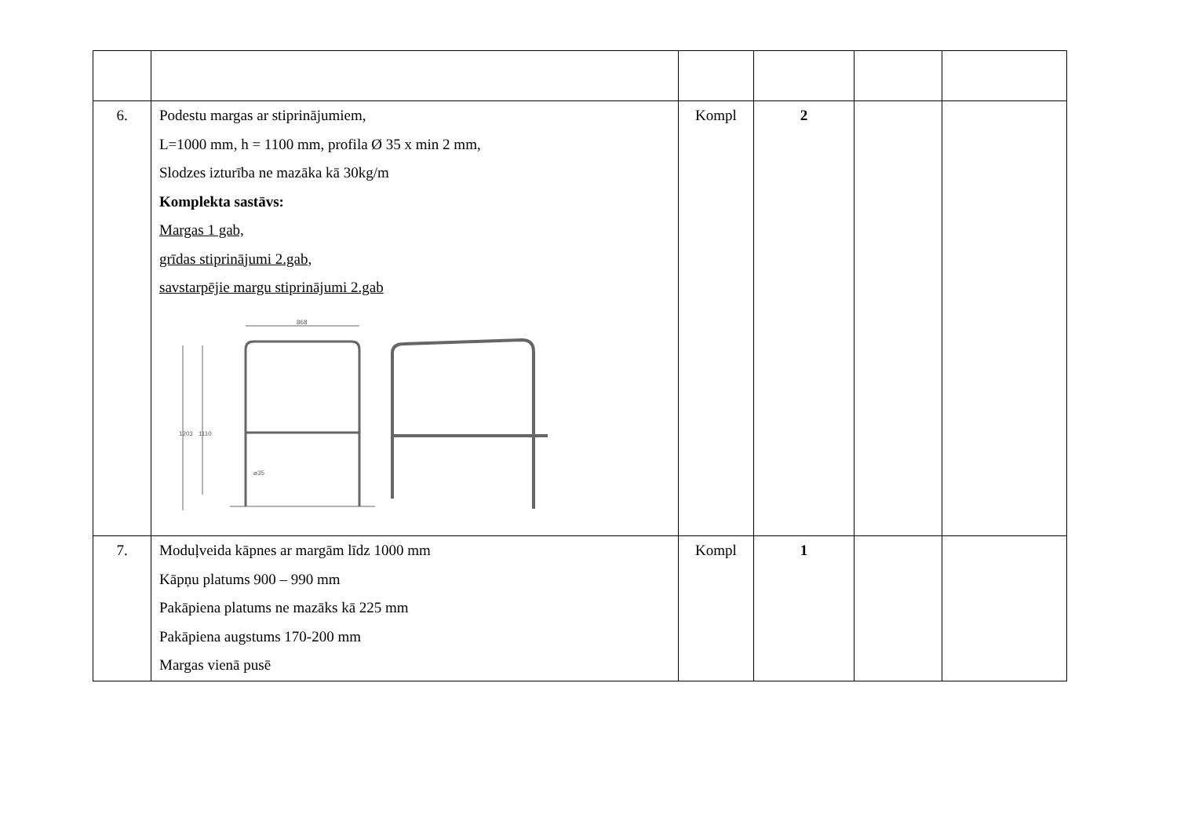| 6. | Podestu margas ar stiprinājumiem, L=1000 mm, h = 1100 mm, profila Ø 35 x min 2 mm, Slodzes izturība ne mazāka kā 30kg/m Komplekta sastāvs: Margas 1 gab, grīdas stiprinājumi 2.gab, savstarpējie margu stiprinājumi 2.gab 868 1203 1110 ⌀35 | Kompl | 2 | | |
| 7. | Moduļveida kāpnes ar margām līdz 1000 mm Kāpņu platums 900 – 990 mm Pakāpiena platums ne mazāks kā 225 mm Pakāpiena augstums 170-200 mm Margas vienā pusē | Kompl | 1 | | |